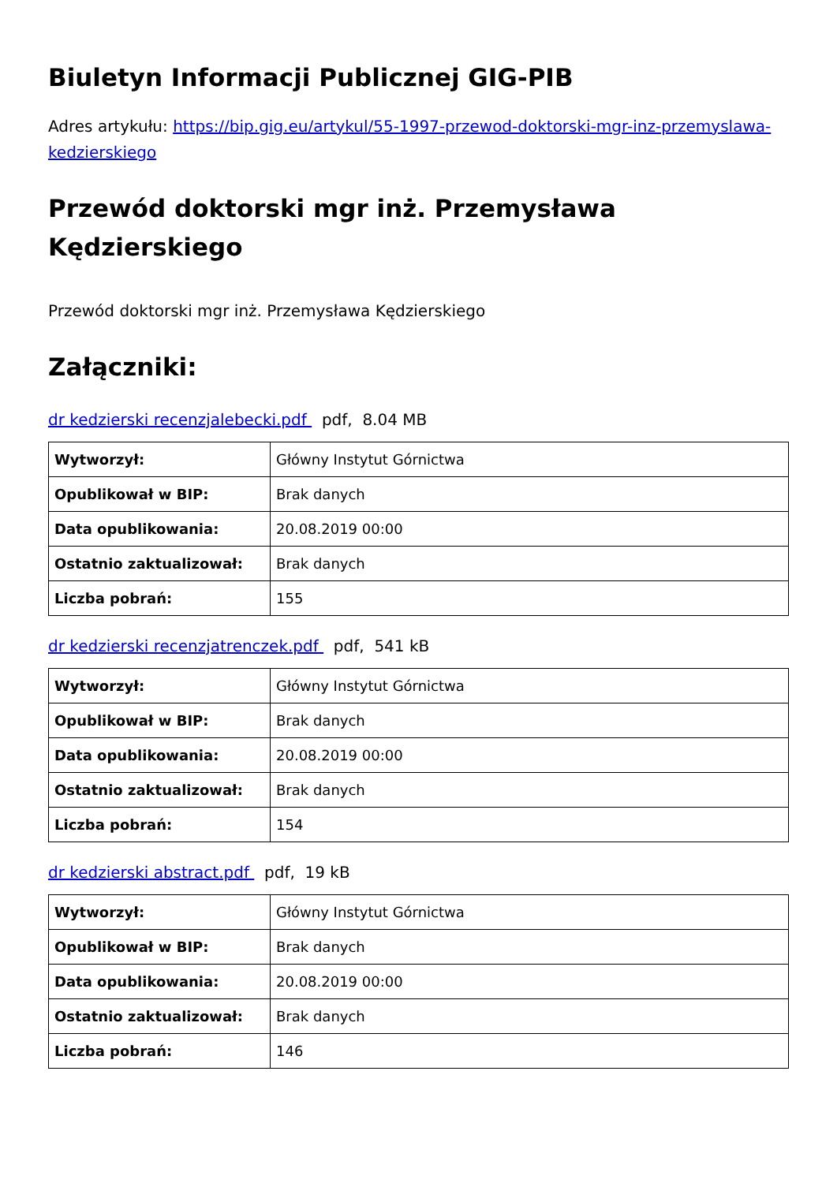Biuletyn Informacji Publicznej GIG-PIB
Adres artykułu: https://bip.gig.eu/artykul/55-1997-przewod-doktorski-mgr-inz-przemyslawa-kedzierskiego
Przewód doktorski mgr inż. Przemysława Kędzierskiego
Przewód doktorski mgr inż. Przemysława Kędzierskiego
Załączniki:
dr kedzierski recenzjalebecki.pdf pdf, 8.04 MB
| Wytworzył: | Główny Instytut Górnictwa |
| Opublikował w BIP: | Brak danych |
| Data opublikowania: | 20.08.2019 00:00 |
| Ostatnio zaktualizował: | Brak danych |
| Liczba pobrań: | 155 |
dr kedzierski recenzjatrenczek.pdf pdf, 541 kB
| Wytworzył: | Główny Instytut Górnictwa |
| Opublikował w BIP: | Brak danych |
| Data opublikowania: | 20.08.2019 00:00 |
| Ostatnio zaktualizował: | Brak danych |
| Liczba pobrań: | 154 |
dr kedzierski abstract.pdf pdf, 19 kB
| Wytworzył: | Główny Instytut Górnictwa |
| Opublikował w BIP: | Brak danych |
| Data opublikowania: | 20.08.2019 00:00 |
| Ostatnio zaktualizował: | Brak danych |
| Liczba pobrań: | 146 |